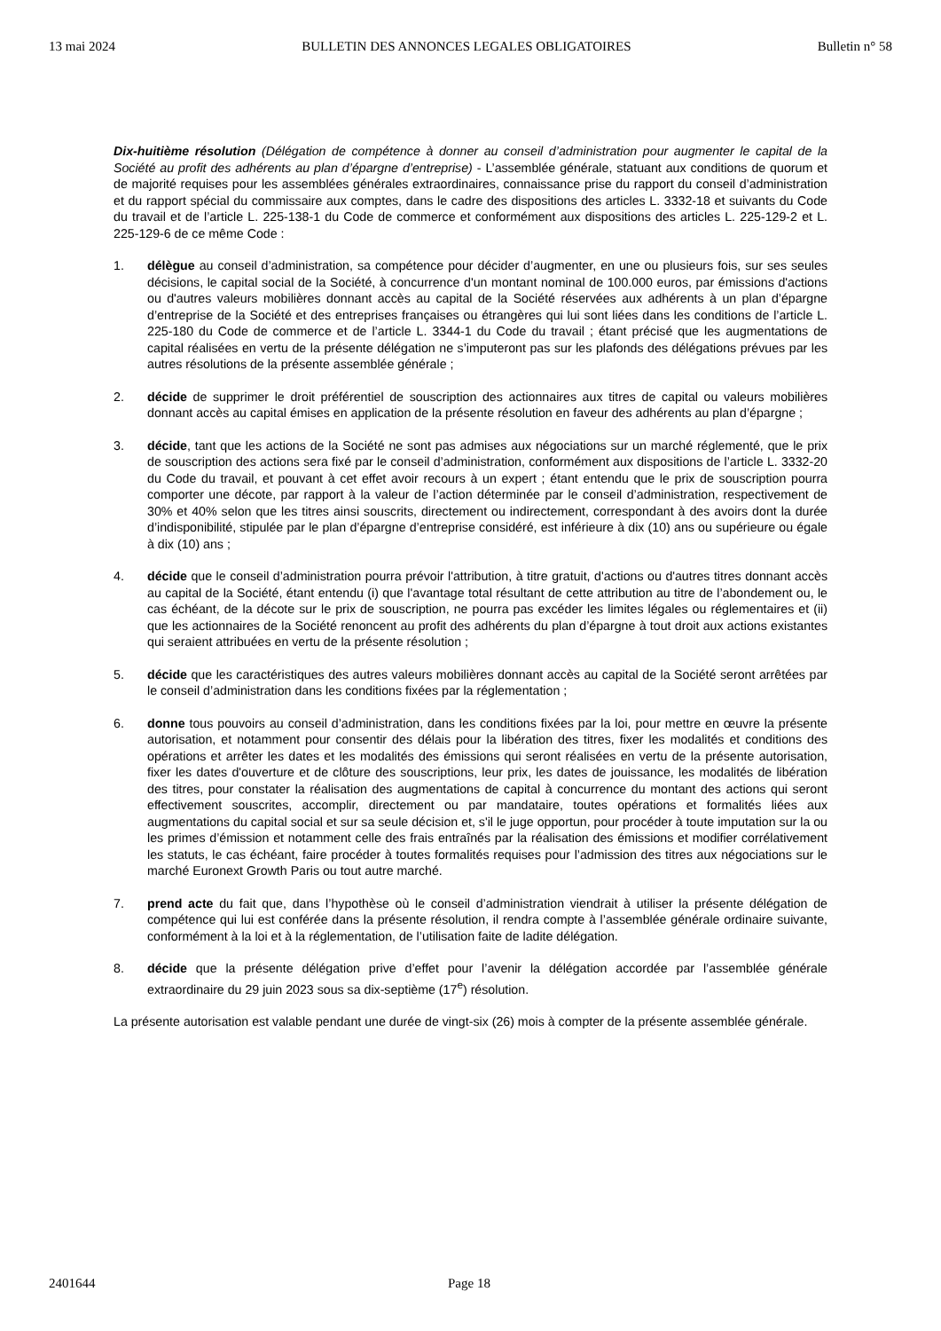13 mai 2024 BULLETIN DES ANNONCES LEGALES OBLIGATOIRES Bulletin n° 58
Dix-huitième résolution (Délégation de compétence à donner au conseil d’administration pour augmenter le capital de la Société au profit des adhérents au plan d’épargne d’entreprise) - L’assemblée générale, statuant aux conditions de quorum et de majorité requises pour les assemblées générales extraordinaires, connaissance prise du rapport du conseil d’administration et du rapport spécial du commissaire aux comptes, dans le cadre des dispositions des articles L. 3332-18 et suivants du Code du travail et de l’article L. 225-138-1 du Code de commerce et conformément aux dispositions des articles L. 225-129-2 et L. 225-129-6 de ce même Code :
1. délègue au conseil d’administration, sa compétence pour décider d’augmenter, en une ou plusieurs fois, sur ses seules décisions, le capital social de la Société, à concurrence d'un montant nominal de 100.000 euros, par émissions d'actions ou d'autres valeurs mobilières donnant accès au capital de la Société réservées aux adhérents à un plan d’épargne d’entreprise de la Société et des entreprises françaises ou étrangères qui lui sont liées dans les conditions de l’article L. 225-180 du Code de commerce et de l’article L. 3344-1 du Code du travail ; étant précisé que les augmentations de capital réalisées en vertu de la présente délégation ne s’imputeront pas sur les plafonds des délégations prévues par les autres résolutions de la présente assemblée générale ;
2. décide de supprimer le droit préférentiel de souscription des actionnaires aux titres de capital ou valeurs mobilières donnant accès au capital émises en application de la présente résolution en faveur des adhérents au plan d’épargne ;
3. décide, tant que les actions de la Société ne sont pas admises aux négociations sur un marché réglementé, que le prix de souscription des actions sera fixé par le conseil d’administration, conformément aux dispositions de l’article L. 3332-20 du Code du travail, et pouvant à cet effet avoir recours à un expert ; étant entendu que le prix de souscription pourra comporter une décote, par rapport à la valeur de l’action déterminée par le conseil d’administration, respectivement de 30% et 40% selon que les titres ainsi souscrits, directement ou indirectement, correspondant à des avoirs dont la durée d’indisponibilité, stipulée par le plan d’épargne d’entreprise considéré, est inférieure à dix (10) ans ou supérieure ou égale à dix (10) ans ;
4. décide que le conseil d’administration pourra prévoir l'attribution, à titre gratuit, d'actions ou d'autres titres donnant accès au capital de la Société, étant entendu (i) que l'avantage total résultant de cette attribution au titre de l’abondement ou, le cas échéant, de la décote sur le prix de souscription, ne pourra pas excéder les limites légales ou réglementaires et (ii) que les actionnaires de la Société renoncent au profit des adhérents du plan d’épargne à tout droit aux actions existantes qui seraient attribuées en vertu de la présente résolution ;
5. décide que les caractéristiques des autres valeurs mobilières donnant accès au capital de la Société seront arrêtées par le conseil d’administration dans les conditions fixées par la réglementation ;
6. donne tous pouvoirs au conseil d’administration, dans les conditions fixées par la loi, pour mettre en œuvre la présente autorisation, et notamment pour consentir des délais pour la libération des titres, fixer les modalités et conditions des opérations et arrêter les dates et les modalités des émissions qui seront réalisées en vertu de la présente autorisation, fixer les dates d'ouverture et de clôture des souscriptions, leur prix, les dates de jouissance, les modalités de libération des titres, pour constater la réalisation des augmentations de capital à concurrence du montant des actions qui seront effectivement souscrites, accomplir, directement ou par mandataire, toutes opérations et formalités liées aux augmentations du capital social et sur sa seule décision et, s'il le juge opportun, pour procéder à toute imputation sur la ou les primes d’émission et notamment celle des frais entraînés par la réalisation des émissions et modifier corrélativement les statuts, le cas échéant, faire procéder à toutes formalités requises pour l’admission des titres aux négociations sur le marché Euronext Growth Paris ou tout autre marché.
7. prend acte du fait que, dans l’hypothèse où le conseil d’administration viendrait à utiliser la présente délégation de compétence qui lui est conférée dans la présente résolution, il rendra compte à l’assemblée générale ordinaire suivante, conformément à la loi et à la réglementation, de l’utilisation faite de ladite délégation.
8. décide que la présente délégation prive d’effet pour l’avenir la délégation accordée par l’assemblée générale extraordinaire du 29 juin 2023 sous sa dix-septième (17<sup>e</sup>) résolution.
La présente autorisation est valable pendant une durée de vingt-six (26) mois à compter de la présente assemblée générale.
2401644 Page 18